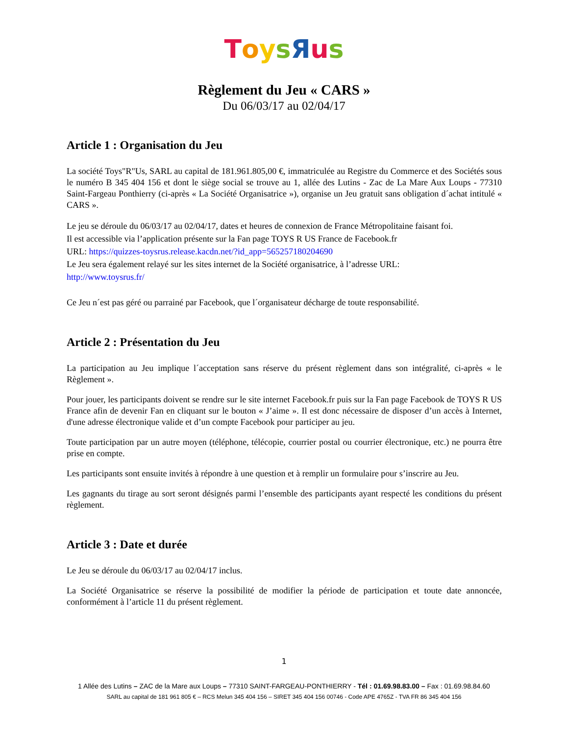ToysЯus
Règlement du Jeu « CARS »
Du 06/03/17 au 02/04/17
Article 1 : Organisation du Jeu
La société Toys"R"Us, SARL au capital de 181.961.805,00 €, immatriculée au Registre du Commerce et des Sociétés sous le numéro B 345 404 156 et dont le siège social se trouve au 1, allée des Lutins - Zac de La Mare Aux Loups - 77310 Saint-Fargeau Ponthierry (ci-après « La Société Organisatrice »), organise un Jeu gratuit sans obligation d´achat intitulé « CARS ».
Le jeu se déroule du 06/03/17 au 02/04/17, dates et heures de connexion de France Métropolitaine faisant foi.
Il est accessible via l’application présente sur la Fan page TOYS R US France de Facebook.fr
URL: https://quizzes-toysrus.release.kacdn.net/?id_app=565257180204690
Le Jeu sera également relayé sur les sites internet de la Société organisatrice, à l’adresse URL:
http://www.toysrus.fr/
Ce Jeu n´est pas géré ou parrainé par Facebook, que l´organisateur décharge de toute responsabilité.
Article 2 : Présentation du Jeu
La participation au Jeu implique l´acceptation sans réserve du présent règlement dans son intégralité, ci-après « le Règlement ».
Pour jouer, les participants doivent se rendre sur le site internet Facebook.fr puis sur la Fan page Facebook de TOYS R US France afin de devenir Fan en cliquant sur le bouton « J’aime ». Il est donc nécessaire de disposer d’un accès à Internet, d'une adresse électronique valide et d’un compte Facebook pour participer au jeu.
Toute participation par un autre moyen (téléphone, télécopie, courrier postal ou courrier électronique, etc.) ne pourra être prise en compte.
Les participants sont ensuite invités à répondre à une question et à remplir un formulaire pour s’inscrire au Jeu.
Les gagnants du tirage au sort seront désignés parmi l’ensemble des participants ayant respecté les conditions du présent règlement.
Article 3 : Date et durée
Le Jeu se déroule du 06/03/17 au 02/04/17 inclus.
La Société Organisatrice se réserve la possibilité de modifier la période de participation et toute date annoncée, conformément à l’article 11 du présent règlement.
1
1 Allée des Lutins – ZAC de la Mare aux Loups – 77310 SAINT-FARGEAU-PONTHIERRY - Tél : 01.69.98.83.00 – Fax : 01.69.98.84.60
SARL au capital de 181 961 805 € – RCS Melun 345 404 156 – SIRET 345 404 156 00746 - Code APE 4765Z - TVA FR 86 345 404 156